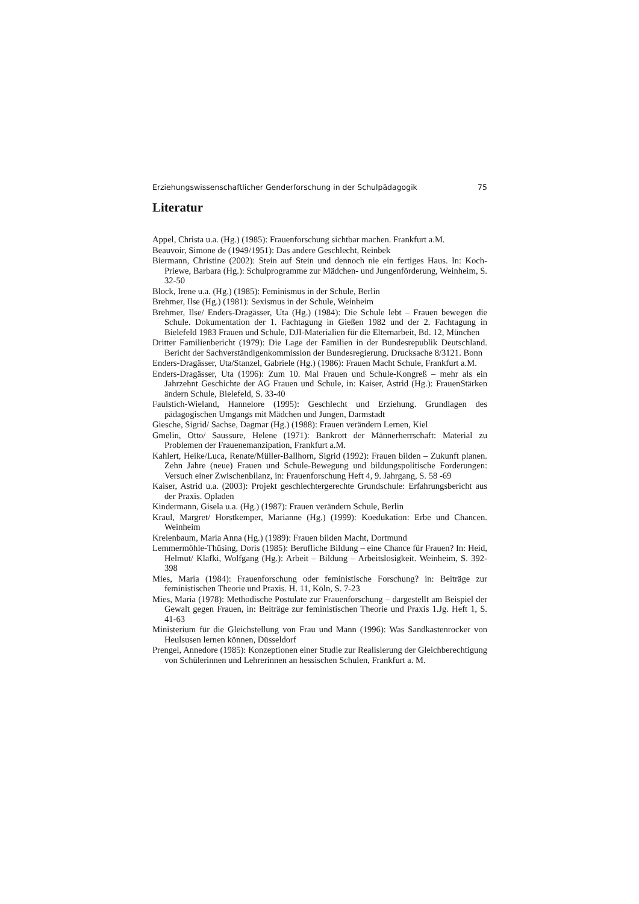Erziehungswissenschaftlicher Genderforschung in der Schulpädagogik 75
Literatur
Appel, Christa u.a. (Hg.) (1985): Frauenforschung sichtbar machen. Frankfurt a.M.
Beauvoir, Simone de (1949/1951): Das andere Geschlecht, Reinbek
Biermann, Christine (2002): Stein auf Stein und dennoch nie ein fertiges Haus. In: Koch-Priewe, Barbara (Hg.): Schulprogramme zur Mädchen- und Jungenförderung, Weinheim, S. 32-50
Block, Irene u.a. (Hg.) (1985): Feminismus in der Schule, Berlin
Brehmer, Ilse (Hg.) (1981): Sexismus in der Schule, Weinheim
Brehmer, Ilse/ Enders-Dragässer, Uta (Hg.) (1984): Die Schule lebt – Frauen bewegen die Schule. Dokumentation der 1. Fachtagung in Gießen 1982 und der 2. Fachtagung in Bielefeld 1983 Frauen und Schule, DJI-Materialien für die Elternarbeit, Bd. 12, München
Dritter Familienbericht (1979): Die Lage der Familien in der Bundesrepublik Deutschland. Bericht der Sachverständigenkommission der Bundesregierung. Drucksache 8/3121. Bonn
Enders-Dragässer, Uta/Stanzel, Gabriele (Hg.) (1986): Frauen Macht Schule, Frankfurt a.M.
Enders-Dragässer, Uta (1996): Zum 10. Mal Frauen und Schule-Kongreß – mehr als ein Jahrzehnt Geschichte der AG Frauen und Schule, in: Kaiser, Astrid (Hg.): FrauenStärken ändern Schule, Bielefeld, S. 33-40
Faulstich-Wieland, Hannelore (1995): Geschlecht und Erziehung. Grundlagen des pädagogischen Umgangs mit Mädchen und Jungen, Darmstadt
Giesche, Sigrid/ Sachse, Dagmar (Hg.) (1988): Frauen verändern Lernen, Kiel
Gmelin, Otto/ Saussure, Helene (1971): Bankrott der Männerherrschaft: Material zu Problemen der Frauenemanzipation, Frankfurt a.M.
Kahlert, Heike/Luca, Renate/Müller-Ballhorn, Sigrid (1992): Frauen bilden – Zukunft planen. Zehn Jahre (neue) Frauen und Schule-Bewegung und bildungspolitische Forderungen: Versuch einer Zwischenbilanz, in: Frauenforschung Heft 4, 9. Jahrgang, S. 58 -69
Kaiser, Astrid u.a. (2003): Projekt geschlechtergerechte Grundschule: Erfahrungsbericht aus der Praxis. Opladen
Kindermann, Gisela u.a. (Hg.) (1987): Frauen verändern Schule, Berlin
Kraul, Margret/ Horstkemper, Marianne (Hg.) (1999): Koedukation: Erbe und Chancen. Weinheim
Kreienbaum, Maria Anna (Hg.) (1989): Frauen bilden Macht, Dortmund
Lemmermöhle-Thüsing, Doris (1985): Berufliche Bildung – eine Chance für Frauen? In: Heid, Helmut/ Klafki, Wolfgang (Hg.): Arbeit – Bildung – Arbeitslosigkeit. Weinheim, S. 392-398
Mies, Maria (1984): Frauenforschung oder feministische Forschung? in: Beiträge zur feministischen Theorie und Praxis. H. 11, Köln, S. 7-23
Mies, Maria (1978): Methodische Postulate zur Frauenforschung – dargestellt am Beispiel der Gewalt gegen Frauen, in: Beiträge zur feministischen Theorie und Praxis 1.Jg. Heft 1, S. 41-63
Ministerium für die Gleichstellung von Frau und Mann (1996): Was Sandkastenrocker von Heulsusen lernen können, Düsseldorf
Prengel, Annedore (1985): Konzeptionen einer Studie zur Realisierung der Gleichberechtigung von Schülerinnen und Lehrerinnen an hessischen Schulen, Frankfurt a. M.